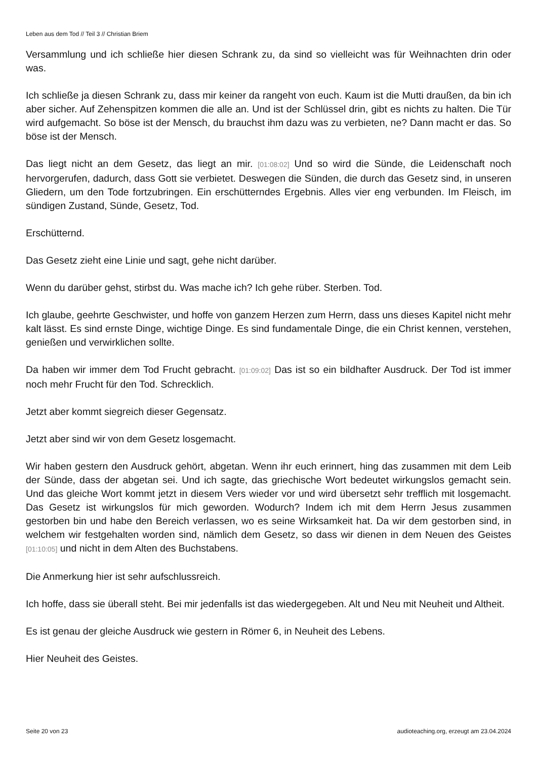Leben aus dem Tod // Teil 3 // Christian Briem
Versammlung und ich schließe hier diesen Schrank zu, da sind so vielleicht was für Weihnachten drin oder was.
Ich schließe ja diesen Schrank zu, dass mir keiner da rangeht von euch. Kaum ist die Mutti draußen, da bin ich aber sicher. Auf Zehenspitzen kommen die alle an. Und ist der Schlüssel drin, gibt es nichts zu halten. Die Tür wird aufgemacht. So böse ist der Mensch, du brauchst ihm dazu was zu verbieten, ne? Dann macht er das. So böse ist der Mensch.
Das liegt nicht an dem Gesetz, das liegt an mir. [01:08:02] Und so wird die Sünde, die Leidenschaft noch hervorgerufen, dadurch, dass Gott sie verbietet. Deswegen die Sünden, die durch das Gesetz sind, in unseren Gliedern, um den Tode fortzubringen. Ein erschütterndes Ergebnis. Alles vier eng verbunden. Im Fleisch, im sündigen Zustand, Sünde, Gesetz, Tod.
Erschütternd.
Das Gesetz zieht eine Linie und sagt, gehe nicht darüber.
Wenn du darüber gehst, stirbst du. Was mache ich? Ich gehe rüber. Sterben. Tod.
Ich glaube, geehrte Geschwister, und hoffe von ganzem Herzen zum Herrn, dass uns dieses Kapitel nicht mehr kalt lässt. Es sind ernste Dinge, wichtige Dinge. Es sind fundamentale Dinge, die ein Christ kennen, verstehen, genießen und verwirklichen sollte.
Da haben wir immer dem Tod Frucht gebracht. [01:09:02] Das ist so ein bildhafter Ausdruck. Der Tod ist immer noch mehr Frucht für den Tod. Schrecklich.
Jetzt aber kommt siegreich dieser Gegensatz.
Jetzt aber sind wir von dem Gesetz losgemacht.
Wir haben gestern den Ausdruck gehört, abgetan. Wenn ihr euch erinnert, hing das zusammen mit dem Leib der Sünde, dass der abgetan sei. Und ich sagte, das griechische Wort bedeutet wirkungslos gemacht sein. Und das gleiche Wort kommt jetzt in diesem Vers wieder vor und wird übersetzt sehr trefflich mit losgemacht. Das Gesetz ist wirkungslos für mich geworden. Wodurch? Indem ich mit dem Herrn Jesus zusammen gestorben bin und habe den Bereich verlassen, wo es seine Wirksamkeit hat. Da wir dem gestorben sind, in welchem wir festgehalten worden sind, nämlich dem Gesetz, so dass wir dienen in dem Neuen des Geistes [01:10:05] und nicht in dem Alten des Buchstabens.
Die Anmerkung hier ist sehr aufschlussreich.
Ich hoffe, dass sie überall steht. Bei mir jedenfalls ist das wiedergegeben. Alt und Neu mit Neuheit und Altheit.
Es ist genau der gleiche Ausdruck wie gestern in Römer 6, in Neuheit des Lebens.
Hier Neuheit des Geistes.
Seite 20 von 23 audioteaching.org, erzeugt am 23.04.2024